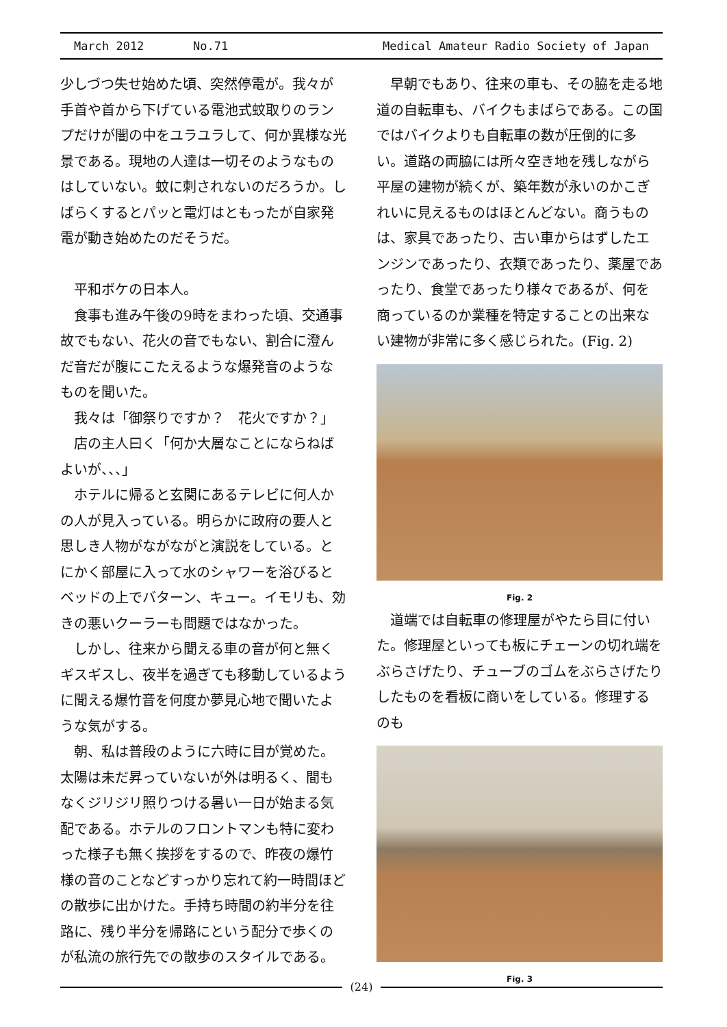March 2012 No.71 Medical Amateur Radio Society of Japan
少しづつ失せ始めた頃、突然停電が。我々が手首や首から下げている電池式蚊取りのランプだけが闇の中をユラユラして、何か異様な光景である。現地の人達は一切そのようなものはしていない。蚊に刺されないのだろうか。しばらくするとパッと電灯はともったが自家発電が動き始めたのだそうだ。
平和ボケの日本人。
食事も進み午後の9時をまわった頃、交通事故でもない、花火の音でもない、割合に澄んだ音だが腹にこたえるような爆発音のようなものを聞いた。
我々は「御祭りですか？　花火ですか？」
店の主人曰く「何か大層なことにならねばよいが、、、」
ホテルに帰ると玄関にあるテレビに何人かの人が見入っている。明らかに政府の要人と思しき人物がながながと演説をしている。とにかく部屋に入って水のシャワーを浴びるとベッドの上でバターン、キュー。イモリも、効きの悪いクーラーも問題ではなかった。
しかし、往来から聞える車の音が何と無くギスギスし、夜半を過ぎても移動しているように聞える爆竹音を何度か夢見心地で聞いたような気がする。
朝、私は普段のように六時に目が覚めた。太陽は未だ昇っていないが外は明るく、間もなくジリジリ照りつける暑い一日が始まる気配である。ホテルのフロントマンも特に変わった様子も無く挨拶をするので、昨夜の爆竹様の音のことなどすっかり忘れて約一時間ほどの散歩に出かけた。手持ち時間の約半分を往路に、残り半分を帰路にという配分で歩くのが私流の旅行先での散歩のスタイルである。
早朝でもあり、往来の車も、その脇を走る地道の自転車も、バイクもまばらである。この国ではバイクよりも自転車の数が圧倒的に多い。道路の両脇には所々空き地を残しながら平屋の建物が続くが、築年数が永いのかこぎれいに見えるものはほとんどない。商うものは、家具であったり、古い車からはずしたエンジンであったり、衣類であったり、薬屋であったり、食堂であったり様々であるが、何を商っているのか業種を特定することの出来ない建物が非常に多く感じられた。(Fig. 2)
Fig. 2
道端では自転車の修理屋がやたら目に付いた。修理屋といっても板にチェーンの切れ端をぶらさげたり、チューブのゴムをぶらさげたりしたものを看板に商いをしている。修理するのも
Fig. 3
(24)